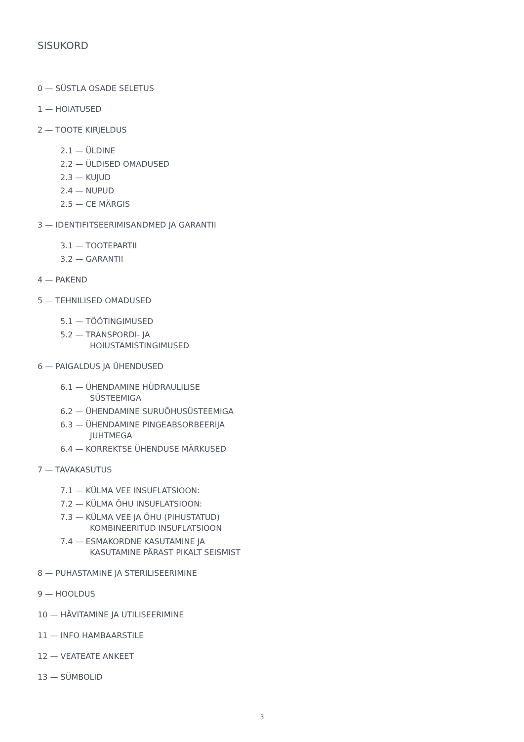SISUKORD
0 — SÜSTLA OSADE SELETUS
1 — HOIATUSED
2 — TOOTE KIRJELDUS
2.1 — ÜLDINE
2.2 — ÜLDISED OMADUSED
2.3 — KUJUD
2.4 — NUPUD
2.5 — CE MÄRGIS
3 — IDENTIFITSEERIMISANDMED JA GARANTII
3.1 — TOOTEPARTII
3.2 — GARANTII
4 — PAKEND
5 — TEHNILISED OMADUSED
5.1 — TÖÖTINGIMUSED
5.2 — TRANSPORDI- JA
HOIUSTAMISTINGIMUSED
6 — PAIGALDUS JA ÜHENDUSED
6.1 — ÜHENDAMINE HÜDRAULILISE
SÜSTEEMIGA
6.2 — ÜHENDAMINE SURUÕHUSÜSTEEMIGA
6.3 — ÜHENDAMINE PINGEABSORBEERIJA
JUHTMEGA
6.4 — KORREKTSE ÜHENDUSE MÄRKUSED
7 — TAVAKASUTUS
7.1 — KÜLMA VEE INSUFLATSIOON:
7.2 — KÜLMA ÕHU INSUFLATSIOON:
7.3 — KÜLMA VEE JA ÕHU (PIHUSTATUD)
KOMBINEERITUD INSUFLATSIOON
7.4 — ESMAKORDNE KASUTAMINE JA
KASUTAMINE PÄRAST PIKALT SEISMIST
8 — PUHASTAMINE JA STERILISEERIMINE
9 — HOOLDUS
10 — HÄVITAMINE JA UTILISEERIMINE
11 — INFO HAMBAARSTILE
12 — VEATEATE ANKEET
13 — SÜMBOLID
3